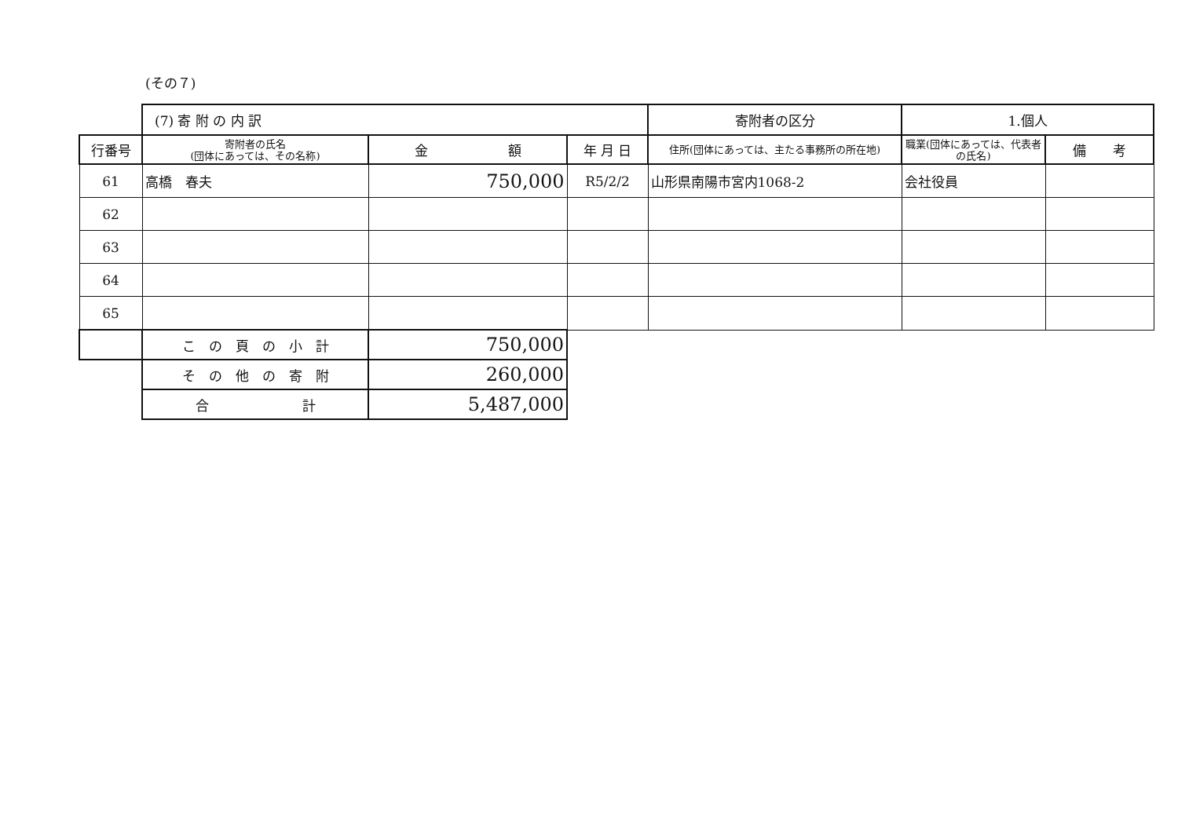(その７)
| | (7) 寄 附 の 内 訳 | | | 寄附者の区分 | 1.個人 | |
| 行番号 | 寄附者の氏名 (団体にあっては、その名称) | 金 額 | 年 月 日 | 住所(団体にあっては、主たる事務所の所在地) | 職業(団体にあっては、代表者の氏名) | 備 考 |
| 61 | 高橋 春夫 | 750,000 | R5/2/2 | 山形県南陽市宮内1068-2 | 会社役員 | |
| 62 | | | | | | |
| 63 | | | | | | |
| 64 | | | | | | |
| 65 | | | | | | |
| | こ の 頁 の 小 計 | 750,000 | | | | |
| | そ の 他 の 寄 附 | 260,000 | | | | |
| | 合 計 | 5,487,000 | | | | |